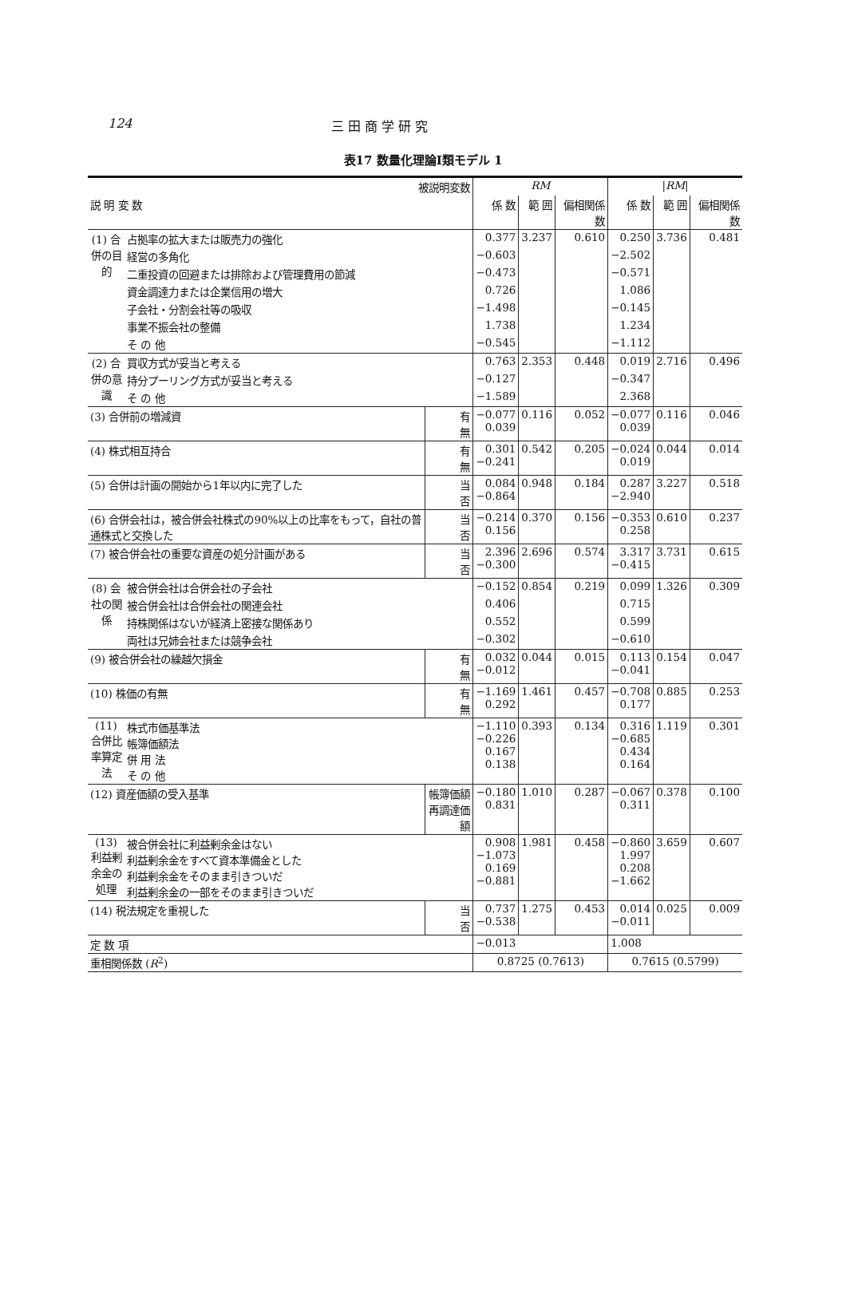124 三 田 商 学 研 究
表17 数量化理論Ⅰ類モデル 1
| 被説明変数 | | | RM | | | / RM / | | |
| --- | --- | --- | --- | --- | --- | --- | --- | --- |
| 説 明 変 数 | | | 係 数 | 範 囲 | 偏相関係数 | 係 数 | 範 囲 | 偏相関係数 |
| (1) 合併の目的 | 占拠率の拡大または販売力の強化 | | 0.377 | 3.237 | 0.610 | 0.250 | 3.736 | 0.481 |
| | 経営の多角化 | | −0.603 | | | −2.502 | | |
| | 二重投資の回避または排除および管理費用の節減 | | −0.473 | | | −0.571 | | |
| | 資金調達力または企業信用の増大 | | 0.726 | | | 1.086 | | |
| | 子会社・分割会社等の吸収 | | −1.498 | | | −0.145 | | |
| | 事業不振会社の整備 | | 1.738 | | | 1.234 | | |
| | そ の 他 | | −0.545 | | | −1.112 | | |
| (2) 合併の意識 | 買収方式が妥当と考える | | 0.763 | 2.353 | 0.448 | 0.019 | 2.716 | 0.496 |
| | 持分プーリング方式が妥当と考える | | −0.127 | | | −0.347 | | |
| | そ の 他 | | −1.589 | | | 2.368 | | |
| (3) 合併前の増減資 | | 有 無 | −0.077 0.039 | 0.116 | 0.052 | −0.077 0.039 | 0.116 | 0.046 |
| (4) 株式相互持合 | | 有 無 | 0.301 −0.241 | 0.542 | 0.205 | −0.024 0.019 | 0.044 | 0.014 |
| (5) 合併は計画の開始から1年以内に完了した | | 当 否 | 0.084 −0.864 | 0.948 | 0.184 | 0.287 −2.940 | 3.227 | 0.518 |
| (6) 合併会社は，被合併会社株式の90%以上の比率をもって，自社の普通株式と交換した | | 当 否 | −0.214 0.156 | 0.370 | 0.156 | −0.353 0.258 | 0.610 | 0.237 |
| (7) 被合併会社の重要な資産の処分計画がある | | 当 否 | 2.396 −0.300 | 2.696 | 0.574 | 3.317 −0.415 | 3.731 | 0.615 |
| (8) 会社の関係 | 被合併会社は合併会社の子会社 | | −0.152 | 0.854 | 0.219 | 0.099 | 1.326 | 0.309 |
| | 被合併会社は合併会社の関連会社 | | 0.406 | | | 0.715 | | |
| | 持株関係はないが経済上密接な関係あり | | 0.552 | | | 0.599 | | |
| | 両社は兄姉会社または競争会社 | | −0.302 | | | −0.610 | | |
| (9) 被合併会社の繰越欠損金 | | 有 無 | 0.032 −0.012 | 0.044 | 0.015 | 0.113 −0.041 | 0.154 | 0.047 |
| (10) 株価の有無 | | 有 無 | −1.169 0.292 | 1.461 | 0.457 | −0.708 0.177 | 0.885 | 0.253 |
| (11) 合併比率算定法 | 株式市価基準法 帳簿価額法 併 用 法 そ の 他 | | −1.110 −0.226 0.167 0.138 | 0.393 | 0.134 | 0.316 −0.685 0.434 0.164 | 1.119 | 0.301 |
| (12) 資産価額の受入基準 | | 帳簿価額 再調達価額 | −0.180 0.831 | 1.010 | 0.287 | −0.067 0.311 | 0.378 | 0.100 |
| (13) 利益剰余金の処理 | 被合併会社に利益剰余金はない 利益剰余金をすべて資本準備金とした 利益剰余金をそのまま引きついだ 利益剰余金の一部をそのまま引きついだ | | 0.908 −1.073 0.169 −0.881 | 1.981 | 0.458 | −0.860 1.997 0.208 −1.662 | 3.659 | 0.607 |
| (14) 税法規定を重視した | | 当 否 | 0.737 −0.538 | 1.275 | 0.453 | 0.014 −0.011 | 0.025 | 0.009 |
| 定 数 項 | | | −0.013 | | | 1.008 | | |
| 重相関係数 ( R<sup>2</sup>) | | | 0.8725 (0.7613) | | | 0.7615 (0.5799) | | |